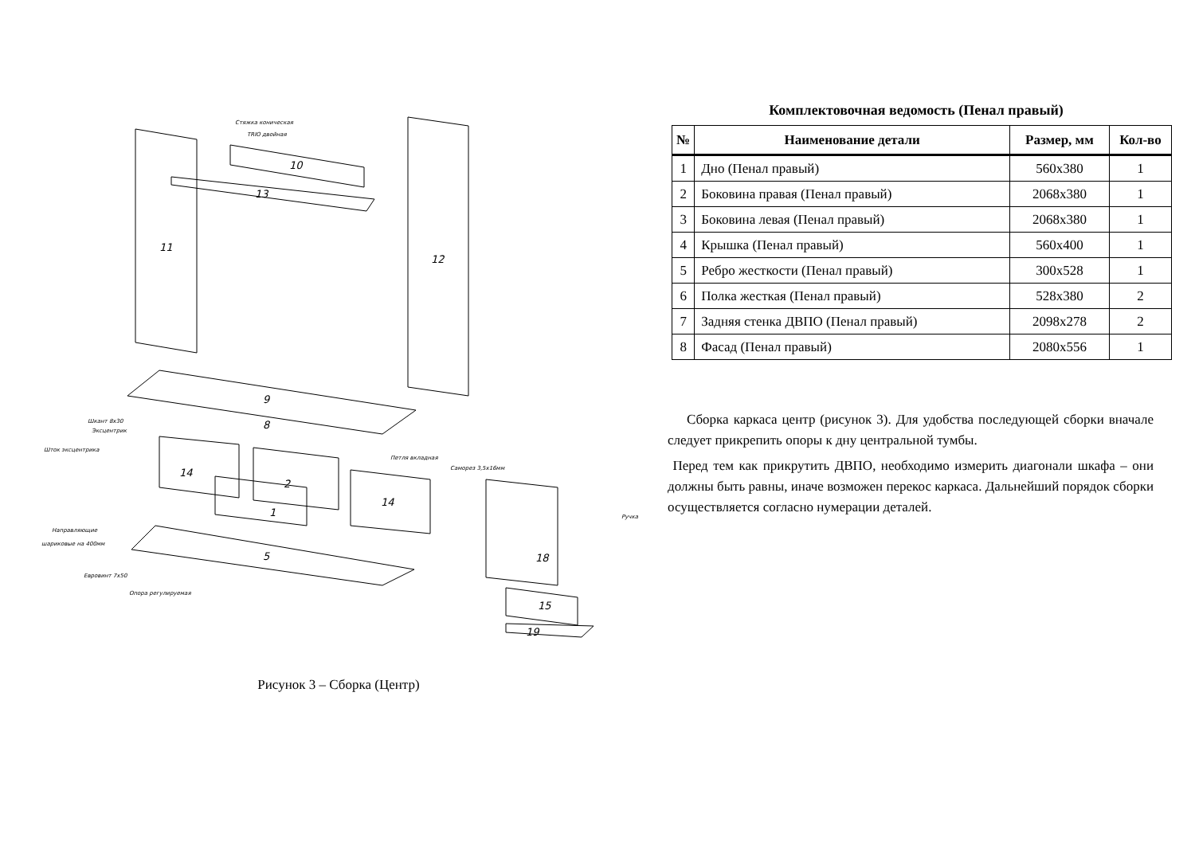11
12
10
13
9
8
14
2
1
14
5
18
15
19
Стяжка коническая
TRIO двойная
Шкант 8х30
Эксцентрик
Шток эксцентрика
Петля вкладная
Саморез 3,5х16мм
Направляющие
шариковые на 400мм
Ручка
Евровинт 7х50
Опора регулируемая
Рисунок 3 – Сборка (Центр)
Комплектовочная ведомость (Пенал правый)
| № | Наименование детали | Размер, мм | Кол-во |
| --- | --- | --- | --- |
| 1 | Дно (Пенал правый) | 560x380 | 1 |
| 2 | Боковина правая (Пенал правый) | 2068x380 | 1 |
| 3 | Боковина левая (Пенал правый) | 2068x380 | 1 |
| 4 | Крышка (Пенал правый) | 560x400 | 1 |
| 5 | Ребро жесткости (Пенал правый) | 300x528 | 1 |
| 6 | Полка жесткая (Пенал правый) | 528x380 | 2 |
| 7 | Задняя стенка ДВПО (Пенал правый) | 2098x278 | 2 |
| 8 | Фасад (Пенал правый) | 2080x556 | 1 |
Сборка каркаса центр (рисунок 3). Для удобства последующей сборки вначале следует прикрепить опоры к дну центральной тумбы.
Перед тем как прикрутить ДВПО, необходимо измерить диагонали шкафа – они должны быть равны, иначе возможен перекос каркаса. Дальнейший порядок сборки осуществляется согласно нумерации деталей.